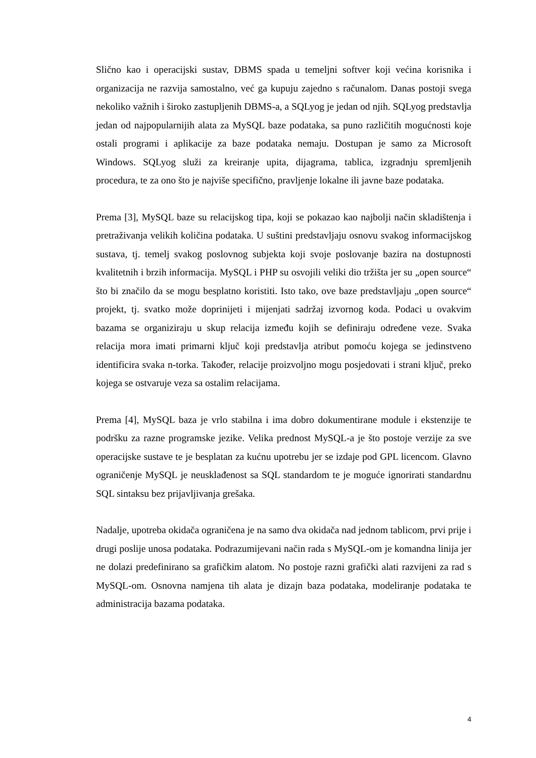Slično kao i operacijski sustav, DBMS spada u temeljni softver koji većina korisnika i organizacija ne razvija samostalno, već ga kupuju zajedno s računalom. Danas postoji svega nekoliko važnih i široko zastupljenih DBMS-a, a SQLyog je jedan od njih. SQLyog predstavlja jedan od najpopularnijih alata za MySQL baze podataka, sa puno različitih mogućnosti koje ostali programi i aplikacije za baze podataka nemaju. Dostupan je samo za Microsoft Windows. SQLyog služi za kreiranje upita, dijagrama, tablica, izgradnju spremljenih procedura, te za ono što je najviše specifično, pravljenje lokalne ili javne baze podataka.
Prema [3], MySQL baze su relacijskog tipa, koji se pokazao kao najbolji način skladištenja i pretraživanja velikih količina podataka. U suštini predstavljaju osnovu svakog informacijskog sustava, tj. temelj svakog poslovnog subjekta koji svoje poslovanje bazira na dostupnosti kvalitetnih i brzih informacija. MySQL i PHP su osvojili veliki dio tržišta jer su „open source“ što bi značilo da se mogu besplatno koristiti. Isto tako, ove baze predstavljaju „open source“ projekt, tj. svatko može doprinijeti i mijenjati sadržaj izvornog koda. Podaci u ovakvim bazama se organiziraju u skup relacija između kojih se definiraju određene veze. Svaka relacija mora imati primarni ključ koji predstavlja atribut pomoću kojega se jedinstveno identificira svaka n-torka. Također, relacije proizvoljno mogu posjedovati i strani ključ, preko kojega se ostvaruje veza sa ostalim relacijama.
Prema [4], MySQL baza je vrlo stabilna i ima dobro dokumentirane module i ekstenzije te podršku za razne programske jezike. Velika prednost MySQL-a je što postoje verzije za sve operacijske sustave te je besplatan za kućnu upotrebu jer se izdaje pod GPL licencom. Glavno ograničenje MySQL je neusklađenost sa SQL standardom te je moguće ignorirati standardnu SQL sintaksu bez prijavljivanja grešaka.
Nadalje, upotreba okidača ograničena je na samo dva okidača nad jednom tablicom, prvi prije i drugi poslije unosa podataka. Podrazumijevani način rada s MySQL-om je komandna linija jer ne dolazi predefinirano sa grafičkim alatom. No postoje razni grafički alati razvijeni za rad s MySQL-om. Osnovna namjena tih alata je dizajn baza podataka, modeliranje podataka te administracija bazama podataka.
4